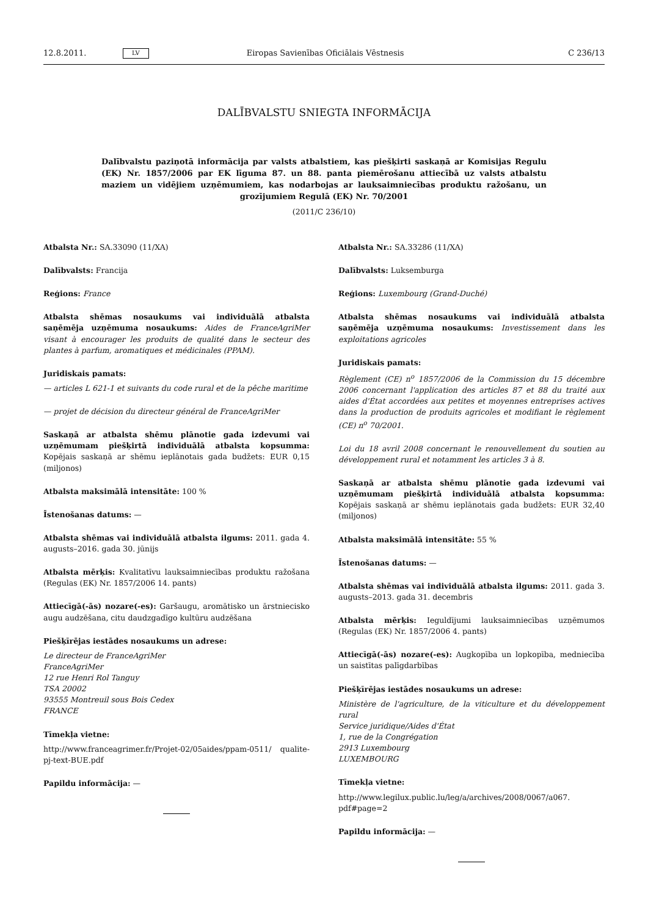12.8.2011. LV Eiropas Savienības Oficiālais Vēstnesis C 236/13
DALĪBVALSTU SNIEGTA INFORMĀCIJA
Dalībvalstu paziņotā informācija par valsts atbalstiem, kas piešķirti saskaņā ar Komisijas Regulu (EK) Nr. 1857/2006 par EK līguma 87. un 88. panta piemērošanu attiecībā uz valsts atbalstu maziem un vidējiem uzņēmumiem, kas nodarbojas ar lauksaimniecības produktu ražošanu, un grozījumiem Regulā (EK) Nr. 70/2001
(2011/C 236/10)
Atbalsta Nr.: SA.33090 (11/XA)
Dalībvalsts: Francija
Reģions: France
Atbalsta shēmas nosaukums vai individuālā atbalsta saņēmēja uzņēmuma nosaukums: Aides de FranceAgriMer visant à encourager les produits de qualité dans le secteur des plantes à parfum, aromatiques et médicinales (PPAM).
Juridiskais pamats:
— articles L 621-1 et suivants du code rural et de la pêche maritime
— projet de décision du directeur général de FranceAgriMer
Saskaņā ar atbalsta shēmu plānotie gada izdevumi vai uzņēmumam piešķirtā individuālā atbalsta kopsumma: Kopējais saskaņā ar shēmu ieplānotais gada budžets: EUR 0,15 (miljonos)
Atbalsta maksimālā intensitāte: 100 %
Īstenošanas datums: —
Atbalsta shēmas vai individuālā atbalsta ilgums: 2011. gada 4. augusts–2016. gada 30. jūnijs
Atbalsta mērķis: Kvalitatīvu lauksaimniecības produktu ražošana (Regulas (EK) Nr. 1857/2006 14. pants)
Attiecīgā(-ās) nozare(-es): Garšaugu, aromātisko un ārstniecisko augu audzēšana, citu daudzgadīgo kultūru audzēšana
Piešķīrējas iestādes nosaukums un adrese:
Le directeur de FranceAgriMer
FranceAgriMer
12 rue Henri Rol Tanguy
TSA 20002
93555 Montreuil sous Bois Cedex
FRANCE
Tīmekļa vietne:
http://www.franceagrimer.fr/Projet-02/05aides/ppam-0511/ qualite-pj-text-BUE.pdf
Papildu informācija: —
Atbalsta Nr.: SA.33286 (11/XA)
Dalībvalsts: Luksemburga
Reģions: Luxembourg (Grand-Duché)
Atbalsta shēmas nosaukums vai individuālā atbalsta saņēmēja uzņēmuma nosaukums: Investissement dans les exploitations agricoles
Juridiskais pamats:
Règlement (CE) n<sup>o</sup> 1857/2006 de la Commission du 15 décembre 2006 concernant l'application des articles 87 et 88 du traité aux aides d'État accordées aux petites et moyennes entreprises actives dans la production de produits agricoles et modifiant le règlement (CE) n<sup>o</sup> 70/2001.
Loi du 18 avril 2008 concernant le renouvellement du soutien au développement rural et notamment les articles 3 à 8.
Saskaņā ar atbalsta shēmu plānotie gada izdevumi vai uzņēmumam piešķirtā individuālā atbalsta kopsumma: Kopējais saskaņā ar shēmu ieplānotais gada budžets: EUR 32,40 (miljonos)
Atbalsta maksimālā intensitāte: 55 %
Īstenošanas datums: —
Atbalsta shēmas vai individuālā atbalsta ilgums: 2011. gada 3. augusts–2013. gada 31. decembris
Atbalsta mērķis: Ieguldījumi lauksaimniecības uzņēmumos (Regulas (EK) Nr. 1857/2006 4. pants)
Attiecīgā(-ās) nozare(-es): Augkopība un lopkopība, medniecība un saistītas palīgdarbības
Piešķīrējas iestādes nosaukums un adrese:
Ministère de l'agriculture, de la viticulture et du développement rural
Service juridique/Aides d'État
1, rue de la Congrégation
2913 Luxembourg
LUXEMBOURG
Tīmekļa vietne:
http://www.legilux.public.lu/leg/a/archives/2008/0067/a067. pdf#page=2
Papildu informācija: —